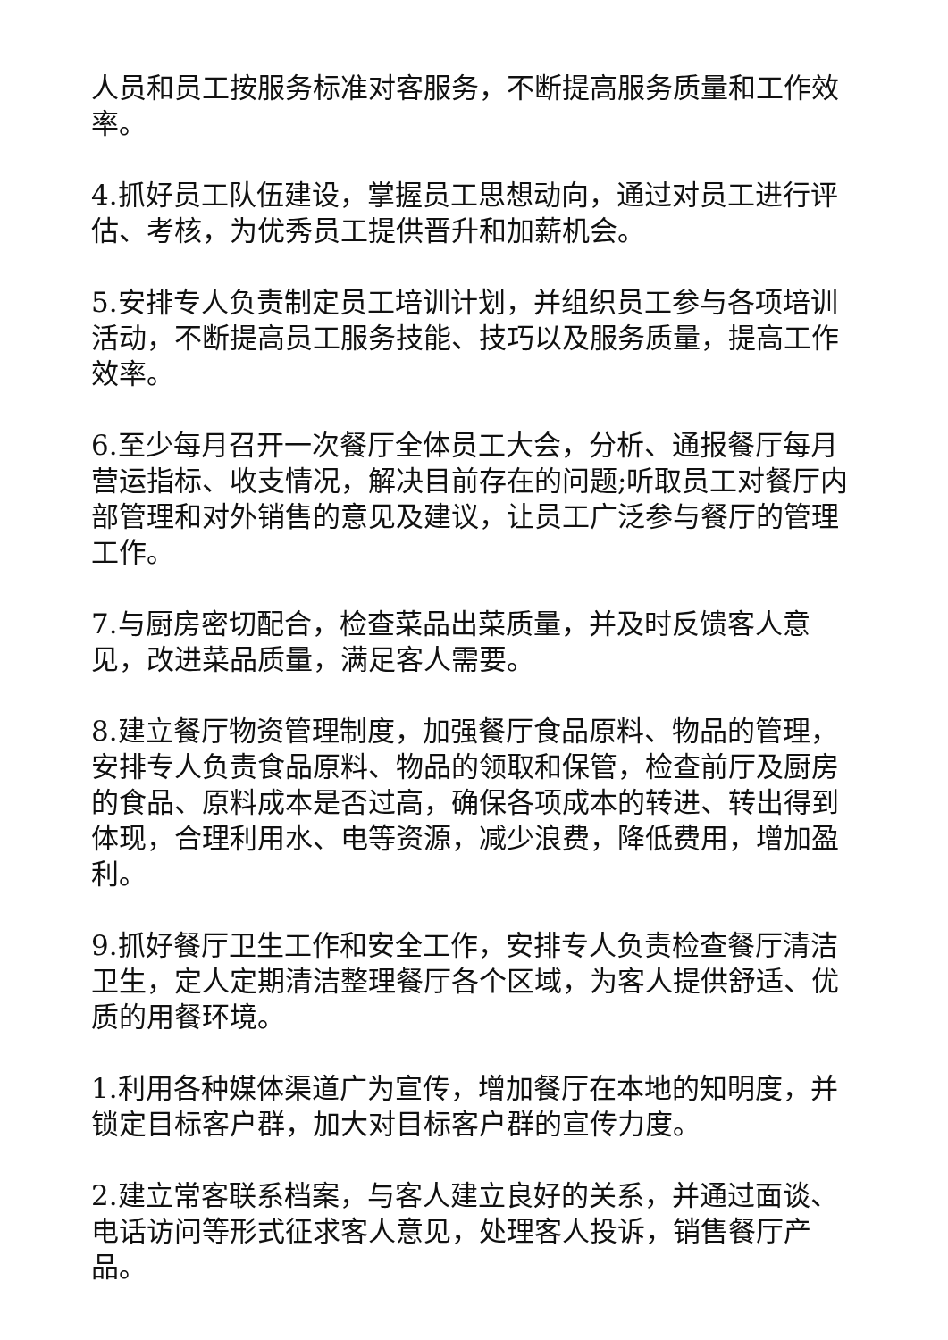人员和员工按服务标准对客服务，不断提高服务质量和工作效率。
4.抓好员工队伍建设，掌握员工思想动向，通过对员工进行评估、考核，为优秀员工提供晋升和加薪机会。
5.安排专人负责制定员工培训计划，并组织员工参与各项培训活动，不断提高员工服务技能、技巧以及服务质量，提高工作效率。
6.至少每月召开一次餐厅全体员工大会，分析、通报餐厅每月营运指标、收支情况，解决目前存在的问题;听取员工对餐厅内部管理和对外销售的意见及建议，让员工广泛参与餐厅的管理工作。
7.与厨房密切配合，检查菜品出菜质量，并及时反馈客人意见，改进菜品质量，满足客人需要。
8.建立餐厅物资管理制度，加强餐厅食品原料、物品的管理，安排专人负责食品原料、物品的领取和保管，检查前厅及厨房的食品、原料成本是否过高，确保各项成本的转进、转出得到体现，合理利用水、电等资源，减少浪费，降低费用，增加盈利。
9.抓好餐厅卫生工作和安全工作，安排专人负责检查餐厅清洁卫生，定人定期清洁整理餐厅各个区域，为客人提供舒适、优质的用餐环境。
1.利用各种媒体渠道广为宣传，增加餐厅在本地的知明度，并锁定目标客户群，加大对目标客户群的宣传力度。
2.建立常客联系档案，与客人建立良好的关系，并通过面谈、电话访问等形式征求客人意见，处理客人投诉，销售餐厅产品。